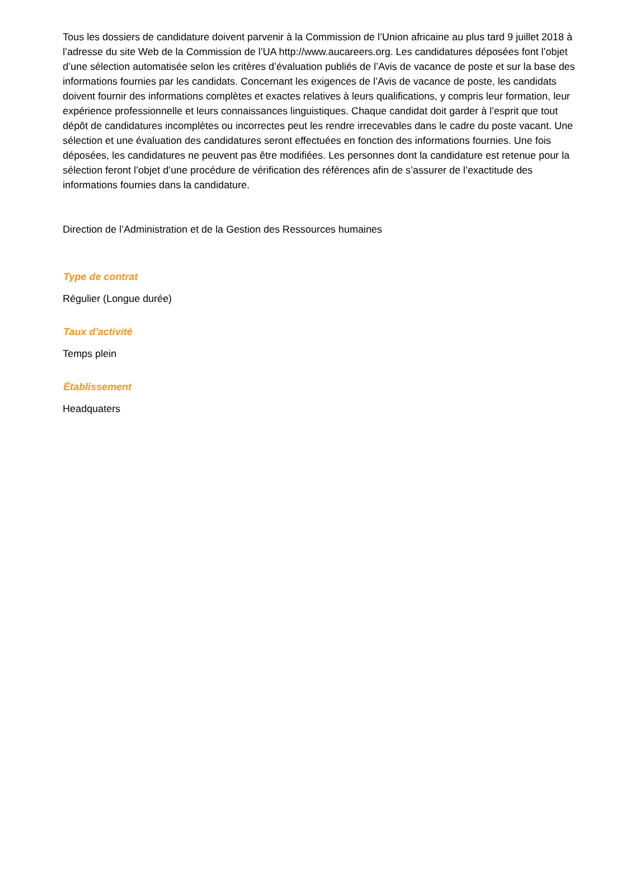Tous les dossiers de candidature doivent parvenir à la Commission de l’Union africaine au plus tard 9 juillet 2018 à l’adresse du site Web de la Commission de l’UA http://www.aucareers.org. Les candidatures déposées font l’objet d’une sélection automatisée selon les critères d’évaluation publiés de l’Avis de vacance de poste et sur la base des informations fournies par les candidats. Concernant les exigences de l’Avis de vacance de poste, les candidats doivent fournir des informations complètes et exactes relatives à leurs qualifications, y compris leur formation, leur expérience professionnelle et leurs connaissances linguistiques. Chaque candidat doit garder à l’esprit que tout dépôt de candidatures incomplètes ou incorrectes peut les rendre irrecevables dans le cadre du poste vacant. Une sélection et une évaluation des candidatures seront effectuées en fonction des informations fournies. Une fois déposées, les candidatures ne peuvent pas être modifiées. Les personnes dont la candidature est retenue pour la sélection feront l’objet d’une procédure de vérification des références afin de s’assurer de l’exactitude des informations fournies dans la candidature.
Direction de l’Administration et de la Gestion des Ressources humaines
Type de contrat
Régulier (Longue durée)
Taux d'activité
Temps plein
Établissement
Headquaters